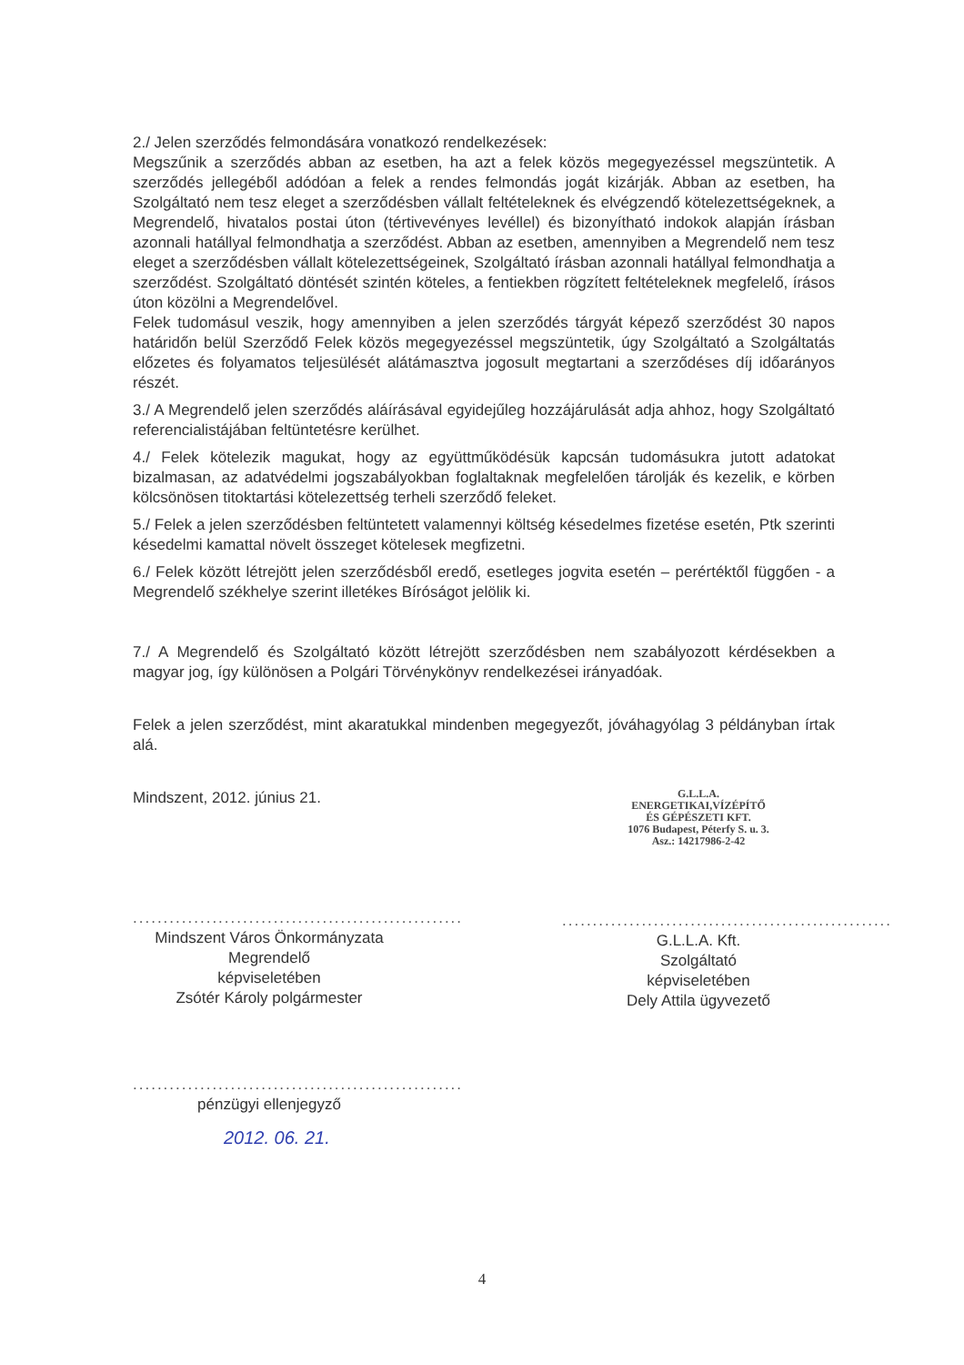2./ Jelen szerződés felmondására vonatkozó rendelkezések:
Megszűnik a szerződés abban az esetben, ha azt a felek közös megegyezéssel megszüntetik. A szerződés jellegéből adódóan a felek a rendes felmondás jogát kizárják. Abban az esetben, ha Szolgáltató nem tesz eleget a szerződésben vállalt feltételeknek és elvégzendő kötelezettségeknek, a Megrendelő, hivatalos postai úton (tértivevényes levéllel) és bizonyítható indokok alapján írásban azonnali hatállyal felmondhatja a szerződést. Abban az esetben, amennyiben a Megrendelő nem tesz eleget a szerződésben vállalt kötelezettségeinek, Szolgáltató írásban azonnali hatállyal felmondhatja a szerződést. Szolgáltató döntését szintén köteles, a fentiekben rögzített feltételeknek megfelelő, írásos úton közölni a Megrendelővel.
Felek tudomásul veszik, hogy amennyiben a jelen szerződés tárgyát képező szerződést 30 napos határidőn belül Szerződő Felek közös megegyezéssel megszüntetik, úgy Szolgáltató a Szolgáltatás előzetes és folyamatos teljesülését alátámasztva jogosult megtartani a szerződéses díj időarányos részét.
3./ A Megrendelő jelen szerződés aláírásával egyidejűleg hozzájárulását adja ahhoz, hogy Szolgáltató referencialistájában feltüntetésre kerülhet.
4./ Felek kötelezik magukat, hogy az együttműködésük kapcsán tudomásukra jutott adatokat bizalmasan, az adatvédelmi jogszabályokban foglaltaknak megfelelően tárolják és kezelik, e körben kölcsönösen titoktartási kötelezettség terheli szerződő feleket.
5./ Felek a jelen szerződésben feltüntetett valamennyi költség késedelmes fizetése esetén, Ptk szerinti késedelmi kamattal növelt összeget kötelesek megfizetni.
6./ Felek között létrejött jelen szerződésből eredő, esetleges jogvita esetén – perértéktől függően - a Megrendelő székhelye szerint illetékes Bíróságot jelölik ki.
7./ A Megrendelő és Szolgáltató között létrejött szerződésben nem szabályozott kérdésekben a magyar jog, így különösen a Polgári Törvénykönyv rendelkezései irányadóak.
Felek a jelen szerződést, mint akaratukkal mindenben megegyezőt, jóváhagyólag 3 példányban írtak alá.
Mindszent, 2012. június 21.
......................................................
Mindszent Város Önkormányzata
Megrendelő
képviseletében
Zsótér Károly polgármester
G.L.L.A.
ENERGETIKAI,VÍZÉPÍTŐ
ÉS GÉPÉSZETI KFT.
1076 Budapest, Péterfy S. u. 3.
Asz.: 14217986-2-42
......................................................
G.L.L.A. Kft.
Szolgáltató
képviseletében
Dely Attila ügyvezető
......................................................
pénzügyi ellenjegyző
2012. 06. 21.
4